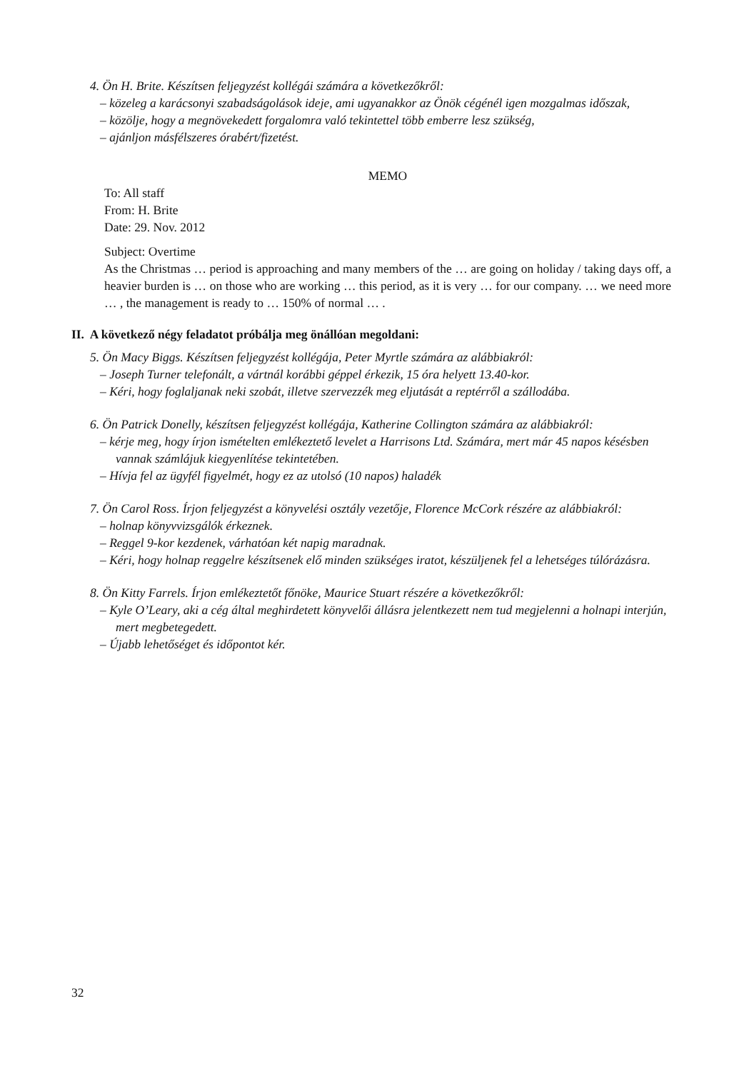4. Ön H. Brite. Készítsen feljegyzést kollégái számára a következőkről:
– közeleg a karácsonyi szabadságolások ideje, ami ugyanakkor az Önök cégénél igen mozgalmas időszak,
– közölje, hogy a megnövekedett forgalomra való tekintettel több emberre lesz szükség,
– ajánljon másfélszeres órabért/fizetést.
MEMO
To: All staff
From: H. Brite
Date: 29. Nov. 2012
Subject: Overtime
As the Christmas … period is approaching and many members of the … are going on holiday / taking days off, a heavier burden is … on those who are working … this period, as it is very … for our company. … we need more … , the management is ready to … 150% of normal … .
II. A következő négy feladatot próbálja meg önállóan megoldani:
5. Ön Macy Biggs. Készítsen feljegyzést kollégája, Peter Myrtle számára az alábbiakról:
– Joseph Turner telefonált, a vártnál korábbi géppel érkezik, 15 óra helyett 13.40-kor.
– Kéri, hogy foglaljanak neki szobát, illetve szervezzék meg eljutását a reptérről a szállodába.
6. Ön Patrick Donelly, készítsen feljegyzést kollégája, Katherine Collington számára az alábbiakról:
– kérje meg, hogy írjon ismételten emlékeztető levelet a Harrisons Ltd. Számára, mert már 45 napos késésben vannak számlájuk kiegyenlítése tekintetében.
– Hívja fel az ügyfél figyelmét, hogy ez az utolsó (10 napos) haladék
7. Ön Carol Ross. Írjon feljegyzést a könyvelési osztály vezetője, Florence McCork részére az alábbiakról:
– holnap könyvvizsgálók érkeznek.
– Reggel 9-kor kezdenek, várhatóan két napig maradnak.
– Kéri, hogy holnap reggelre készítsenek elő minden szükséges iratot, készüljenek fel a lehetséges túlórázásra.
8. Ön Kitty Farrels. Írjon emlékeztetőt főnöke, Maurice Stuart részére a következőkről:
– Kyle O’Leary, aki a cég által meghirdetett könyvelői állásra jelentkezett nem tud megjelenni a holnapi interjún, mert megbetegedett.
– Újabb lehetőséget és időpontot kér.
32